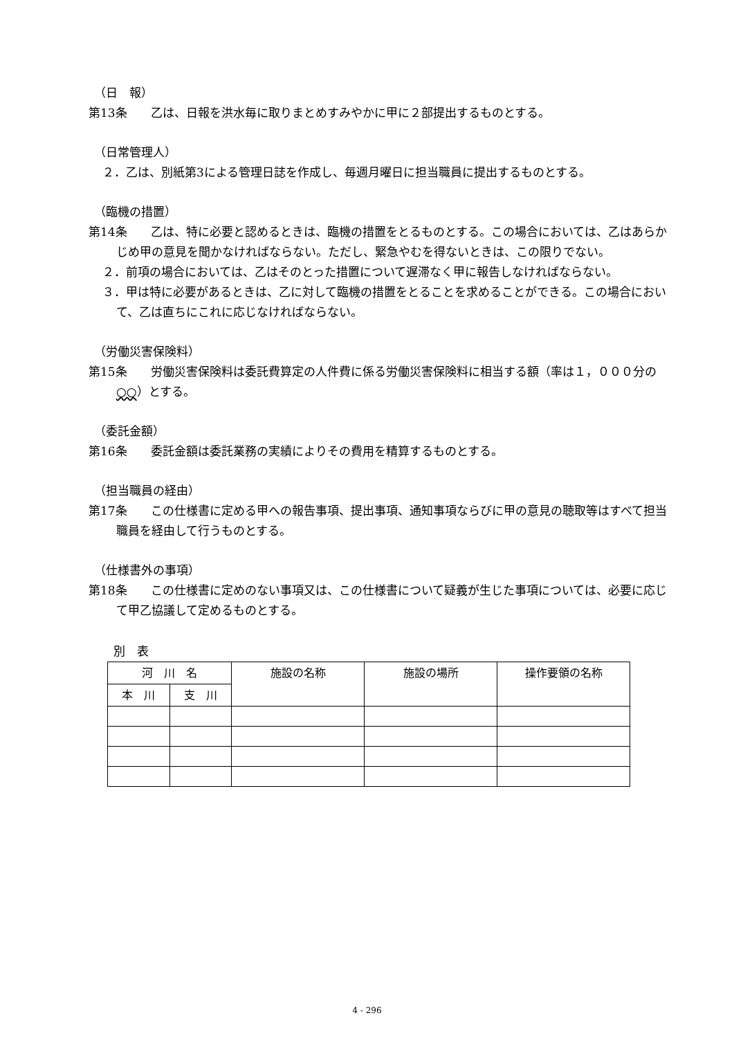（日　報）
第13条　　乙は、日報を洪水毎に取りまとめすみやかに甲に２部提出するものとする。
（日常管理人）
２．乙は、別紙第3による管理日誌を作成し、毎週月曜日に担当職員に提出するものとする。
（臨機の措置）
第14条　　乙は、特に必要と認めるときは、臨機の措置をとるものとする。この場合においては、乙はあらかじめ甲の意見を聞かなければならない。ただし、緊急やむを得ないときは、この限りでない。
２．前項の場合においては、乙はそのとった措置について遅滞なく甲に報告しなければならない。
３．甲は特に必要があるときは、乙に対して臨機の措置をとることを求めることができる。この場合において、乙は直ちにこれに応じなければならない。
（労働災害保険料）
第15条　　労働災害保険料は委託費算定の人件費に係る労働災害保険料に相当する額（率は１，０００分の○○）とする。
（委託金額）
第16条　　委託金額は委託業務の実績によりその費用を精算するものとする。
（担当職員の経由）
第17条　　この仕様書に定める甲への報告事項、提出事項、通知事項ならびに甲の意見の聴取等はすべて担当職員を経由して行うものとする。
（仕様書外の事項）
第18条　　この仕様書に定めのない事項又は、この仕様書について疑義が生じた事項については、必要に応じて甲乙協議して定めるものとする。
別　表
| 河 川 名 | | 施設の名称 | 施設の場所 | 操作要領の名称 |
| 本 川 | 支 川 | | | |
4 - 296